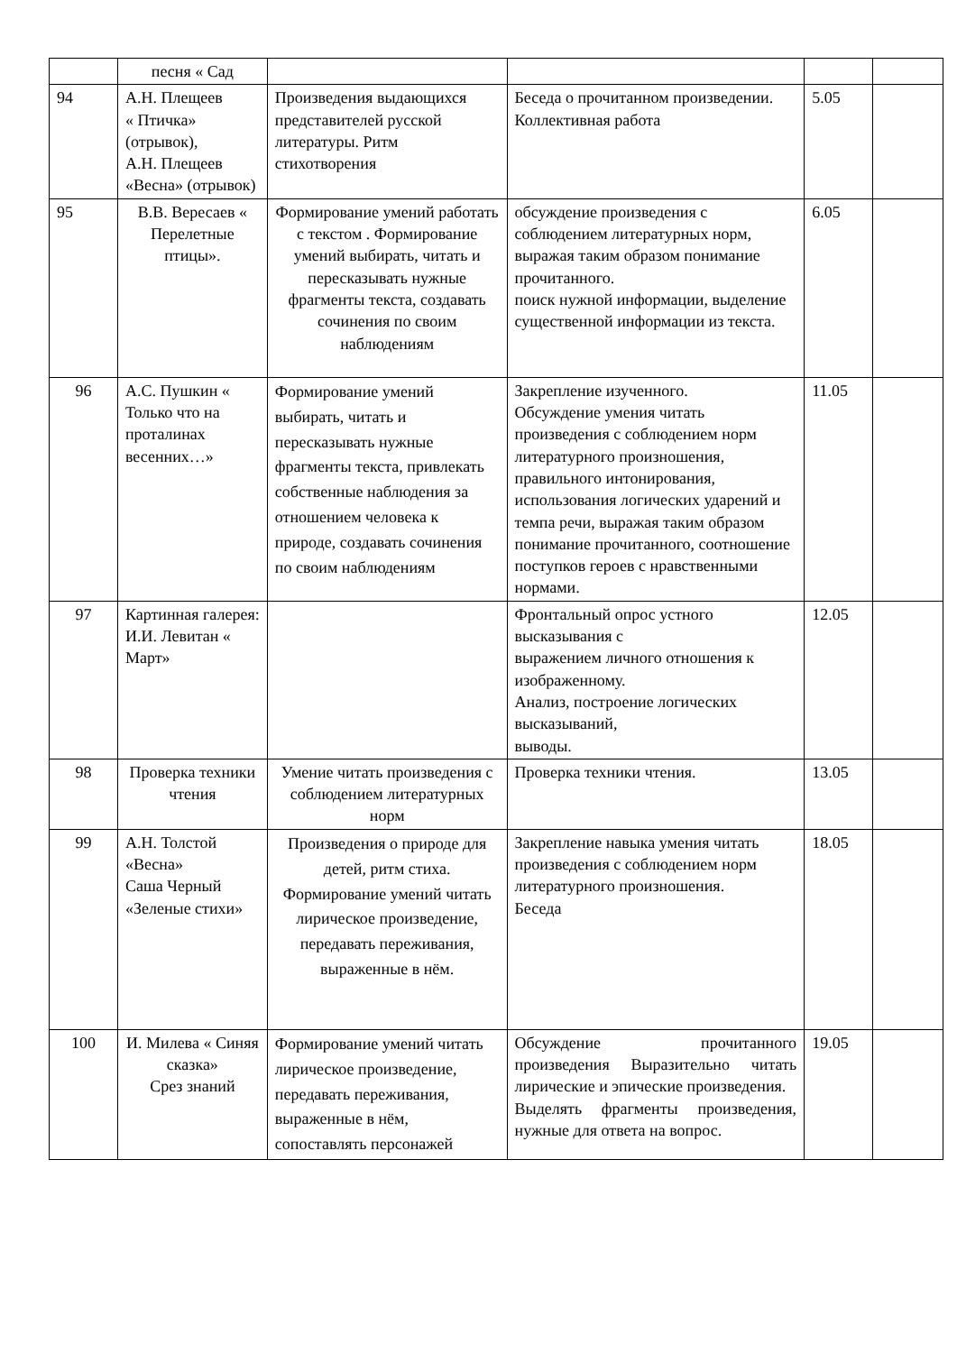| | песня « Сад | | | | |
| 94 | А.Н. Плещеев « Птичка» (отрывок), А.Н. Плещеев «Весна» (отрывок) | Произведения выдающихся представителей русской литературы. Ритм стихотворения | Беседа о прочитанном произведении. Коллективная работа | 5.05 | |
| 95 | В.В. Вересаев « Перелетные птицы». | Формирование умений работать с текстом . Формирование умений выбирать, читать и пересказывать нужные фрагменты текста, создавать сочинения по своим наблюдениям | обсуждение произведения с соблюдением литературных норм, выражая таким образом понимание прочитанного. поиск нужной информации, выделение существенной информации из текста. | 6.05 | |
| 96 | А.С. Пушкин « Только что на проталинах весенних…» | Формирование умений выбирать, читать и пересказывать нужные фрагменты текста, привлекать собственные наблюдения за отношением человека к природе, создавать сочинения по своим наблюдениям | Закрепление изученного. Обсуждение умения читать произведения с соблюдением норм литературного произношения, правильного интонирования, использования логических ударений и темпа речи, выражая таким образом понимание прочитанного, соотношение поступков героев с нравственными нормами. | 11.05 | |
| 97 | Картинная галерея: И.И. Левитан « Март» | | Фронтальный опрос устного высказывания с выражением личного отношения к изображенному. Анализ, построение логических высказываний, выводы. | 12.05 | |
| 98 | Проверка техники чтения | Умение читать произведения с соблюдением литературных норм | Проверка техники чтения. | 13.05 | |
| 99 | А.Н. Толстой «Весна» Саша Черный «Зеленые стихи» | Произведения о природе для детей, ритм стиха. Формирование умений читать лирическое произведение, передавать переживания, выраженные в нём. | Закрепление навыка умения читать произведения с соблюдением норм литературного произношения. Беседа | 18.05 | |
| 100 | И. Милева « Синяя сказка» Срез знаний | Формирование умений читать лирическое произведение, передавать переживания, выраженные в нём, сопоставлять персонажей | Обсуждение прочитанного произведения Выразительно читать лирические и эпические произведения. Выделять фрагменты произведения, нужные для ответа на вопрос. | 19.05 | |